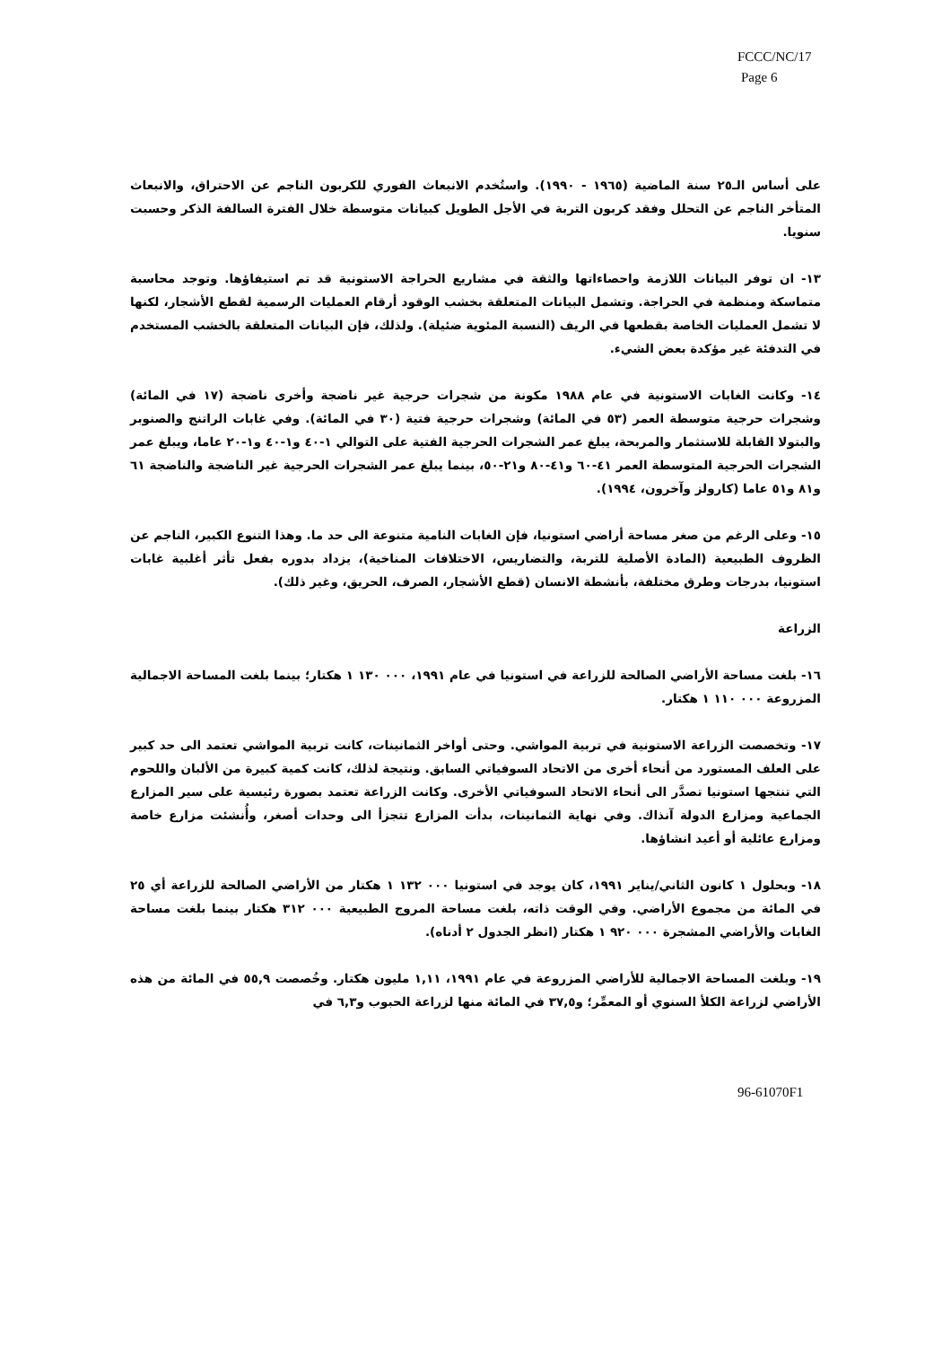FCCC/NC/17
Page 6
على أساس الـ٢٥ سنة الماضية (١٩٦٥ - ١٩٩٠). واستُخدم الانبعاث الفوري للكربون الناجم عن الاحتراق، والانبعاث المتأخر الناجم عن التحلل وفقد كربون التربة في الأجل الطويل كبيانات متوسطة خلال الفترة السالفة الذكر وحسبت سنويا.
١٣- ان توفر البيانات اللازمة واحصاءاتها والثقة في مشاريع الحراجة الاستونية قد تم استيفاؤها. وتوجد محاسبة متماسكة ومنظمة في الحراجة. وتشمل البيانات المتعلقة بخشب الوقود أرقام العمليات الرسمية لقطع الأشجار، لكنها لا تشمل العمليات الخاصة بقطعها في الريف (النسبة المئوية ضئيلة). ولذلك، فإن البيانات المتعلقة بالخشب المستخدم في التدفئة غير مؤكدة بعض الشيء.
١٤- وكانت الغابات الاستونية في عام ١٩٨٨ مكونة من شجرات حرجية غير ناضجة وأخرى ناضجة (١٧ في المائة) وشجرات حرجية متوسطة العمر (٥٣ في المائة) وشجرات حرجية فتية (٣٠ في المائة). وفي غابات الراتنج والصنوبر والبتولا القابلة للاستثمار والمربحة، يبلغ عمر الشجرات الحرجية الفتية على التوالي ١-٤٠ و١-٤٠ و١-٢٠ عاما، ويبلغ عمر الشجرات الحرجية المتوسطة العمر ٤١-٦٠ و٤١-٨٠ و٢١-٥٠، بينما يبلغ عمر الشجرات الحرجية غير الناضجة والناضجة ٦١ و٨١ و٥١ عاما (كارولز وآخرون، ١٩٩٤).
١٥- وعلى الرغم من صغر مساحة أراضي استونيا، فإن الغابات النامية متنوعة الى حد ما. وهذا التنوع الكبير، الناجم عن الظروف الطبيعية (المادة الأصلية للتربة، والتضاريس، الاختلافات المناخية)، يزداد بدوره بفعل تأثر أغلبية غابات استونيا، بدرجات وطرق مختلفة، بأنشطة الانسان (قطع الأشجار، الصرف، الحريق، وغير ذلك).
الزراعة
١٦- بلغت مساحة الأراضي الصالحة للزراعة في استونيا في عام ١٩٩١، ٠٠٠ ١٣٠ ١ هكتار؛ بينما بلغت المساحة الاجمالية المزروعة ٠٠٠ ١١٠ ١ هكتار.
١٧- وتخصصت الزراعة الاستونية في تربية المواشي. وحتى أواخر الثمانينات، كانت تربية المواشي تعتمد الى حد كبير على العلف المستورد من أنحاء أخرى من الاتحاد السوفياتي السابق. ونتيجة لذلك، كانت كمية كبيرة من الألبان واللحوم التي تنتجها استونيا تصدَّر الى أنحاء الاتحاد السوفياتي الأخرى. وكانت الزراعة تعتمد بصورة رئيسية على سير المزارع الجماعية ومزارع الدولة آنذاك. وفي نهاية الثمانينات، بدأت المزارع تتجزأ الى وحدات أصغر، وأُنشئت مزارع خاصة ومزارع عائلية أو أعيد انشاؤها.
١٨- وبحلول ١ كانون الثاني/يناير ١٩٩١، كان يوجد في استونيا ٠٠٠ ١٣٢ ١ هكتار من الأراضي الصالحة للزراعة أي ٢٥ في المائة من مجموع الأراضي. وفي الوقت ذاته، بلغت مساحة المروج الطبيعية ٠٠٠ ٣١٢ هكتار بينما بلغت مساحة الغابات والأراضي المشجرة ٠٠٠ ٩٢٠ ١ هكتار (انظر الجدول ٢ أدناه).
١٩- وبلغت المساحة الاجمالية للأراضي المزروعة في عام ١٩٩١، ١,١١ مليون هكتار. وخُصصت ٥٥,٩ في المائة من هذه الأراضي لزراعة الكلأ السنوي أو المعمِّر؛ و٣٧,٥ في المائة منها لزراعة الحبوب و٦,٣ في
96-61070F1